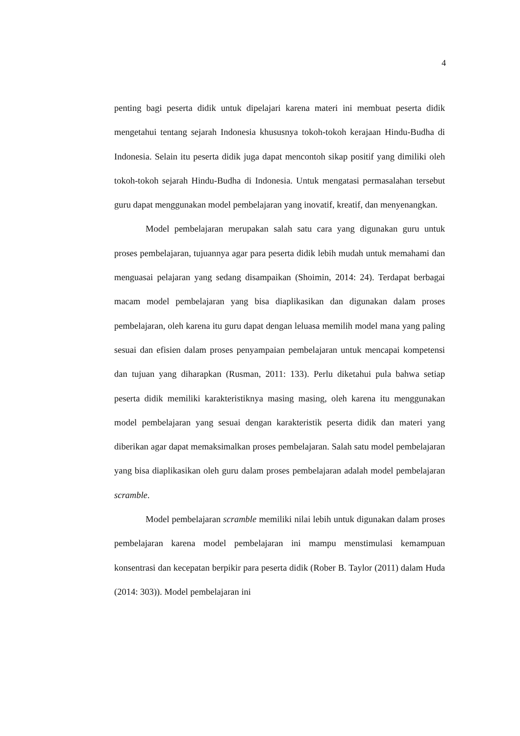4
penting bagi peserta didik untuk dipelajari karena materi ini membuat peserta didik mengetahui tentang sejarah Indonesia khususnya tokoh-tokoh kerajaan Hindu-Budha di Indonesia. Selain itu peserta didik juga dapat mencontoh sikap positif yang dimiliki oleh tokoh-tokoh sejarah Hindu-Budha di Indonesia. Untuk mengatasi permasalahan tersebut guru dapat menggunakan model pembelajaran yang inovatif, kreatif, dan menyenangkan.
Model pembelajaran merupakan salah satu cara yang digunakan guru untuk proses pembelajaran, tujuannya agar para peserta didik lebih mudah untuk memahami dan menguasai pelajaran yang sedang disampaikan (Shoimin, 2014: 24). Terdapat berbagai macam model pembelajaran yang bisa diaplikasikan dan digunakan dalam proses pembelajaran, oleh karena itu guru dapat dengan leluasa memilih model mana yang paling sesuai dan efisien dalam proses penyampaian pembelajaran untuk mencapai kompetensi dan tujuan yang diharapkan (Rusman, 2011: 133). Perlu diketahui pula bahwa setiap peserta didik memiliki karakteristiknya masing masing, oleh karena itu menggunakan model pembelajaran yang sesuai dengan karakteristik peserta didik dan materi yang diberikan agar dapat memaksimalkan proses pembelajaran. Salah satu model pembelajaran yang bisa diaplikasikan oleh guru dalam proses pembelajaran adalah model pembelajaran scramble.
Model pembelajaran scramble memiliki nilai lebih untuk digunakan dalam proses pembelajaran karena model pembelajaran ini mampu menstimulasi kemampuan konsentrasi dan kecepatan berpikir para peserta didik (Rober B. Taylor (2011) dalam Huda (2014: 303)). Model pembelajaran ini